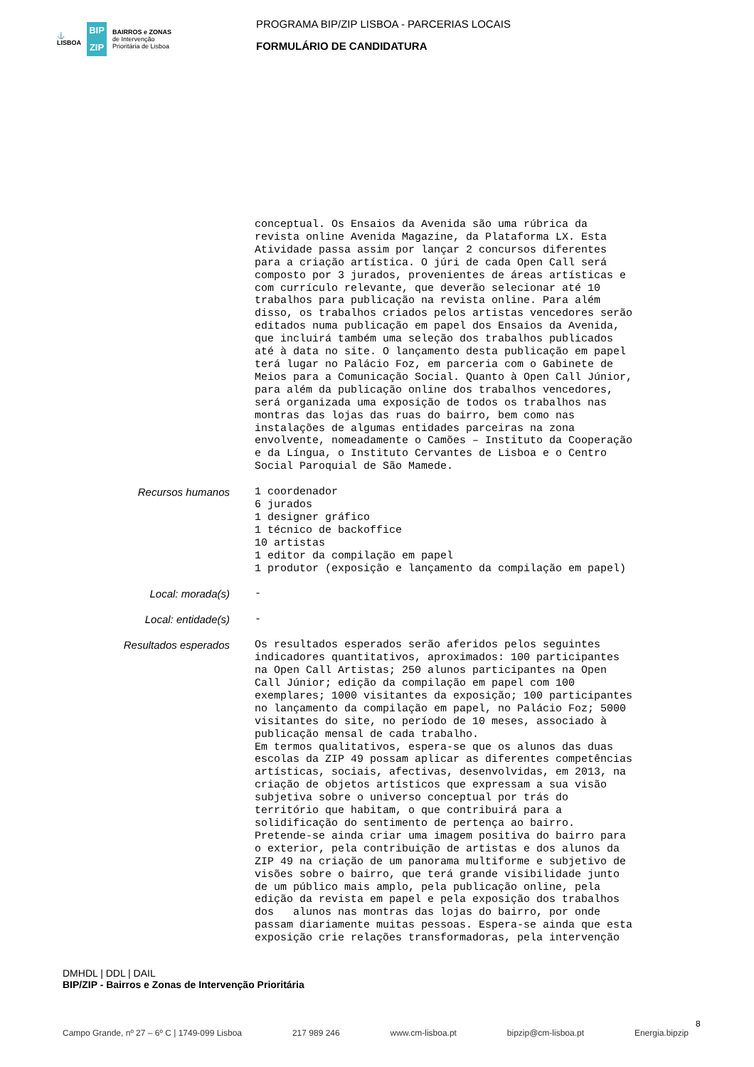⚓
LISBOA
BIP ZIP
BAIRROS e ZONAS
de Intervenção
Prioritária de Lisboa
PROGRAMA BIP/ZIP LISBOA - PARCERIAS LOCAIS
FORMULÁRIO DE CANDIDATURA
conceptual. Os Ensaios da Avenida são uma rúbrica da revista online Avenida Magazine, da Plataforma LX. Esta Atividade passa assim por lançar 2 concursos diferentes para a criação artística. O júri de cada Open Call será composto por 3 jurados, provenientes de áreas artísticas e com currículo relevante, que deverão selecionar até 10 trabalhos para publicação na revista online. Para além disso, os trabalhos criados pelos artistas vencedores serão editados numa publicação em papel dos Ensaios da Avenida, que incluirá também uma seleção dos trabalhos publicados até à data no site. O lançamento desta publicação em papel terá lugar no Palácio Foz, em parceria com o Gabinete de Meios para a Comunicação Social. Quanto à Open Call Júnior, para além da publicação online dos trabalhos vencedores, será organizada uma exposição de todos os trabalhos nas montras das lojas das ruas do bairro, bem como nas instalações de algumas entidades parceiras na zona envolvente, nomeadamente o Camões – Instituto da Cooperação e da Língua, o Instituto Cervantes de Lisboa e o Centro Social Paroquial de São Mamede.
Recursos humanos
1 coordenador 6 jurados 1 designer gráfico 1 técnico de backoffice 10 artistas 1 editor da compilação em papel 1 produtor (exposição e lançamento da compilação em papel)
Local: morada(s)
-
Local: entidade(s)
-
Resultados esperados
Os resultados esperados serão aferidos pelos seguintes indicadores quantitativos, aproximados: 100 participantes na Open Call Artistas; 250 alunos participantes na Open Call Júnior; edição da compilação em papel com 100 exemplares; 1000 visitantes da exposição; 100 participantes no lançamento da compilação em papel, no Palácio Foz; 5000 visitantes do site, no período de 10 meses, associado à publicação mensal de cada trabalho. Em termos qualitativos, espera-se que os alunos das duas escolas da ZIP 49 possam aplicar as diferentes competências artísticas, sociais, afectivas, desenvolvidas, em 2013, na criação de objetos artísticos que expressam a sua visão subjetiva sobre o universo conceptual por trás do território que habitam, o que contribuirá para a solidificação do sentimento de pertença ao bairro. Pretende-se ainda criar uma imagem positiva do bairro para o exterior, pela contribuição de artistas e dos alunos da ZIP 49 na criação de um panorama multiforme e subjetivo de visões sobre o bairro, que terá grande visibilidade junto de um público mais amplo, pela publicação online, pela edição da revista em papel e pela exposição dos trabalhos dos alunos nas montras das lojas do bairro, por onde passam diariamente muitas pessoas. Espera-se ainda que esta exposição crie relações transformadoras, pela intervenção
DMHDL | DDL | DAIL
BIP/ZIP - Bairros e Zonas de Intervenção Prioritária
8
Campo Grande, nº 27 – 6º C | 1749-099 Lisboa 217 989 246 www.cm-lisboa.pt bipzip@cm-lisboa.pt Energia.bipzip